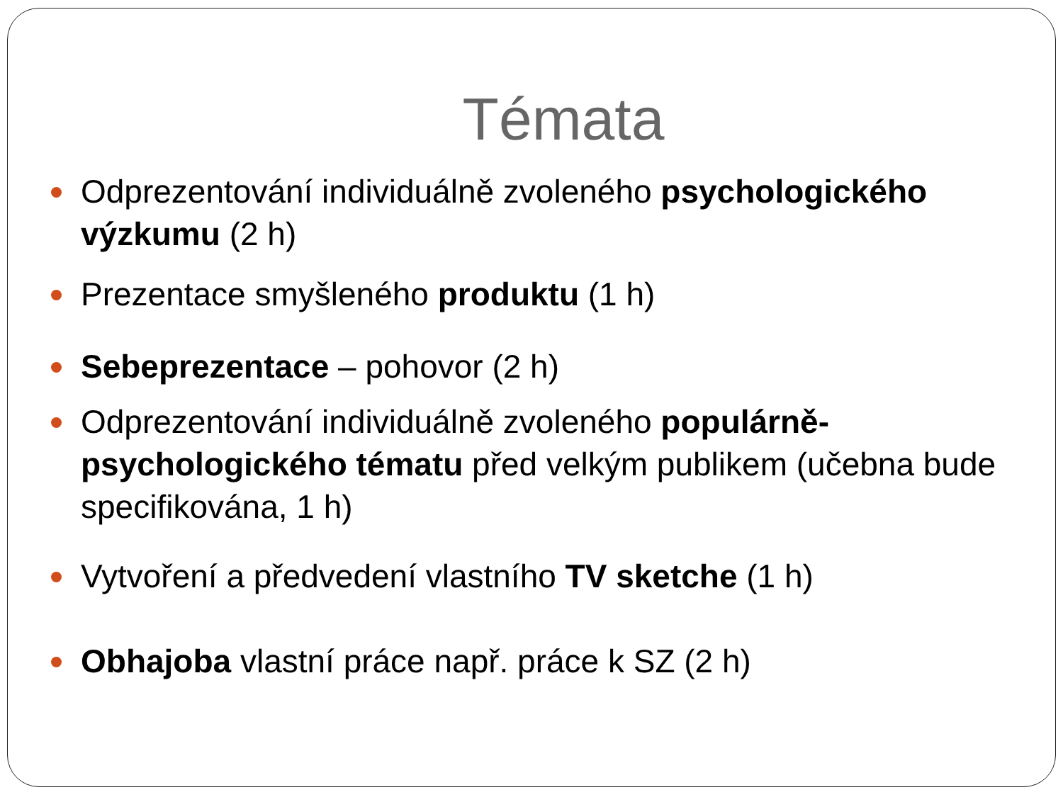Témata
Odprezentování individuálně zvoleného psychologického výzkumu (2 h)
Prezentace smyšleného produktu (1 h)
Sebeprezentace – pohovor (2 h)
Odprezentování individuálně zvoleného populárně-psychologického tématu před velkým publikem (učebna bude specifikována, 1 h)
Vytvoření a předvedení vlastního TV sketche (1 h)
Obhajoba vlastní práce např. práce k SZ (2 h)